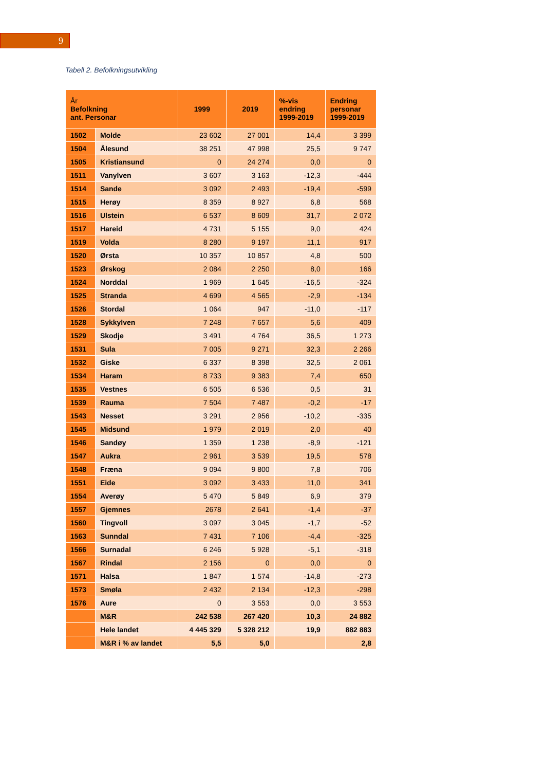9
Tabell 2. Befolkningsutvikling
| År Befolkning ant. Personar | | 1999 | 2019 | %-vis endring 1999-2019 | Endring personar 1999-2019 |
| --- | --- | --- | --- | --- | --- |
| 1502 | Molde | 23 602 | 27 001 | 14,4 | 3 399 |
| 1504 | Ålesund | 38 251 | 47 998 | 25,5 | 9 747 |
| 1505 | Kristiansund | 0 | 24 274 | 0,0 | 0 |
| 1511 | Vanylven | 3 607 | 3 163 | -12,3 | -444 |
| 1514 | Sande | 3 092 | 2 493 | -19,4 | -599 |
| 1515 | Herøy | 8 359 | 8 927 | 6,8 | 568 |
| 1516 | Ulstein | 6 537 | 8 609 | 31,7 | 2 072 |
| 1517 | Hareid | 4 731 | 5 155 | 9,0 | 424 |
| 1519 | Volda | 8 280 | 9 197 | 11,1 | 917 |
| 1520 | Ørsta | 10 357 | 10 857 | 4,8 | 500 |
| 1523 | Ørskog | 2 084 | 2 250 | 8,0 | 166 |
| 1524 | Norddal | 1 969 | 1 645 | -16,5 | -324 |
| 1525 | Stranda | 4 699 | 4 565 | -2,9 | -134 |
| 1526 | Stordal | 1 064 | 947 | -11,0 | -117 |
| 1528 | Sykkylven | 7 248 | 7 657 | 5,6 | 409 |
| 1529 | Skodje | 3 491 | 4 764 | 36,5 | 1 273 |
| 1531 | Sula | 7 005 | 9 271 | 32,3 | 2 266 |
| 1532 | Giske | 6 337 | 8 398 | 32,5 | 2 061 |
| 1534 | Haram | 8 733 | 9 383 | 7,4 | 650 |
| 1535 | Vestnes | 6 505 | 6 536 | 0,5 | 31 |
| 1539 | Rauma | 7 504 | 7 487 | -0,2 | -17 |
| 1543 | Nesset | 3 291 | 2 956 | -10,2 | -335 |
| 1545 | Midsund | 1 979 | 2 019 | 2,0 | 40 |
| 1546 | Sandøy | 1 359 | 1 238 | -8,9 | -121 |
| 1547 | Aukra | 2 961 | 3 539 | 19,5 | 578 |
| 1548 | Fræna | 9 094 | 9 800 | 7,8 | 706 |
| 1551 | Eide | 3 092 | 3 433 | 11,0 | 341 |
| 1554 | Averøy | 5 470 | 5 849 | 6,9 | 379 |
| 1557 | Gjemnes | 2678 | 2 641 | -1,4 | -37 |
| 1560 | Tingvoll | 3 097 | 3 045 | -1,7 | -52 |
| 1563 | Sunndal | 7 431 | 7 106 | -4,4 | -325 |
| 1566 | Surnadal | 6 246 | 5 928 | -5,1 | -318 |
| 1567 | Rindal | 2 156 | 0 | 0,0 | 0 |
| 1571 | Halsa | 1 847 | 1 574 | -14,8 | -273 |
| 1573 | Smøla | 2 432 | 2 134 | -12,3 | -298 |
| 1576 | Aure | 0 | 3 553 | 0,0 | 3 553 |
| | M&R | 242 538 | 267 420 | 10,3 | 24 882 |
| | Hele landet | 4 445 329 | 5 328 212 | 19,9 | 882 883 |
| | M&R i % av landet | 5,5 | 5,0 | | 2,8 |